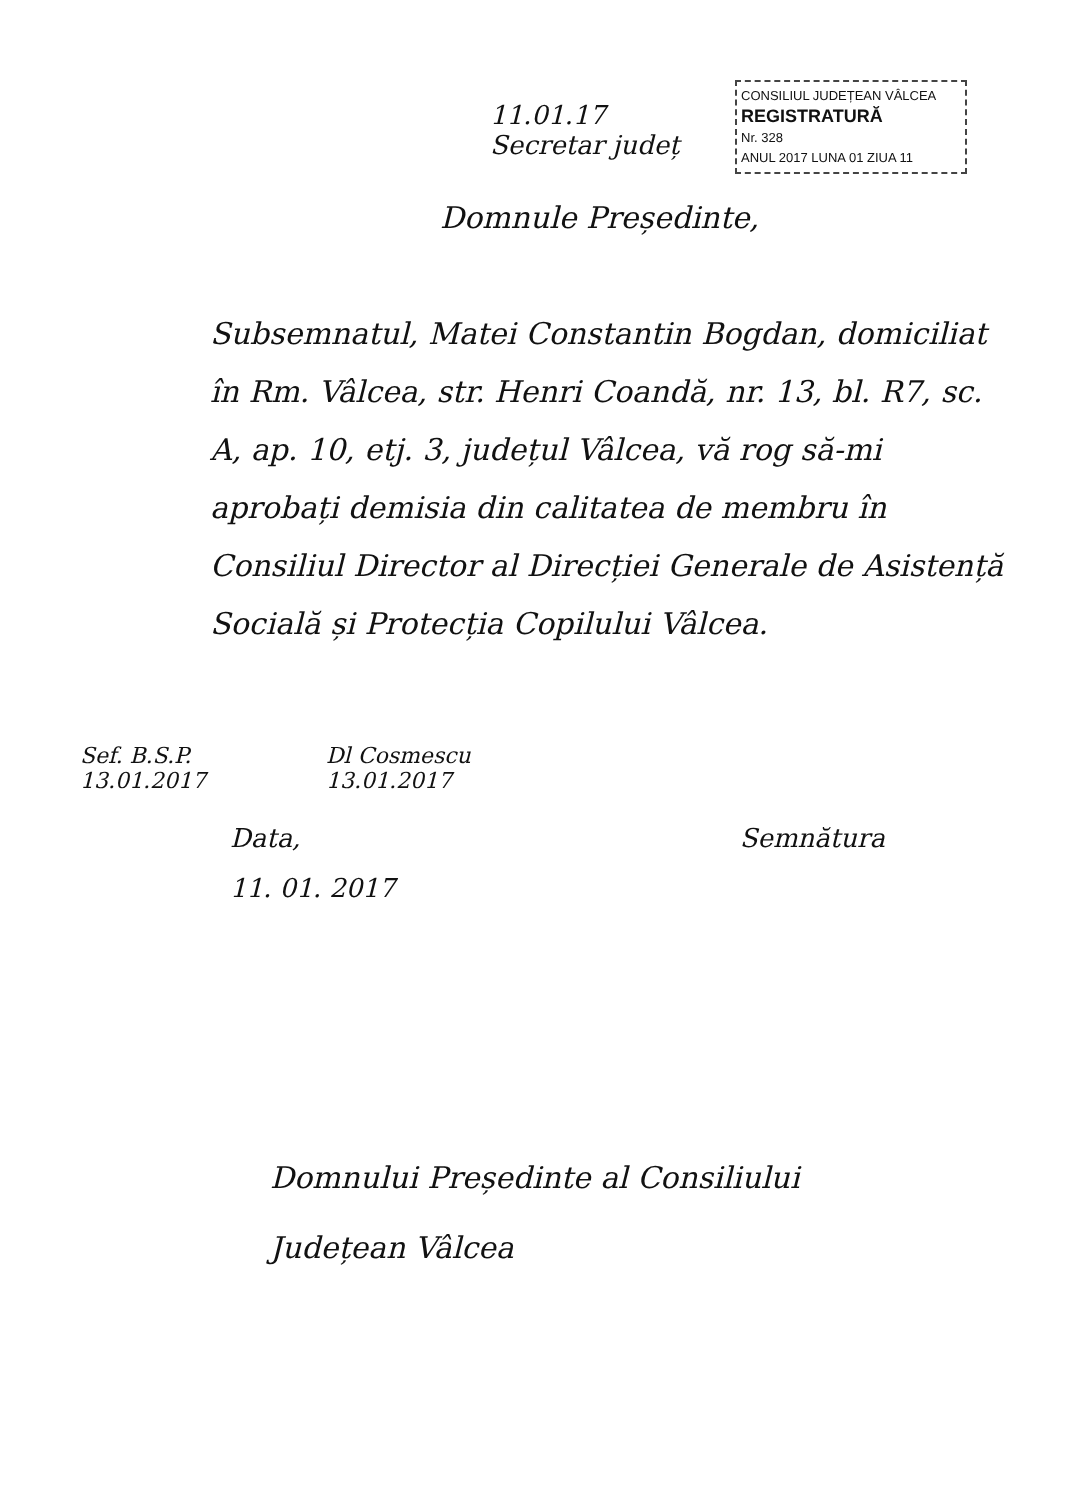11.01.17
Secretar județ
CONSILIUL JUDEȚEAN VÂLCEA
REGISTRATURĂ
Nr. 328
ANUL 2017 LUNA 01 ZIUA 11
Domnule Președinte,
Subsemnatul, Matei Constantin Bogdan, domiciliat în Rm. Vâlcea, str. Henri Coandă, nr. 13, bl. R7, sc. A, ap. 10, etj. 3, județul Vâlcea, vă rog să-mi aprobați demisia din calitatea de membru în Consiliul Director al Direcției Generale de Asistență Socială și Protecția Copilului Vâlcea.
Sef. B.S.P.
13.01.2017
Dl Cosmescu
13.01.2017
Data,
11. 01. 2017
Semnătura
Domnului Președinte al Consiliului
Județean Vâlcea